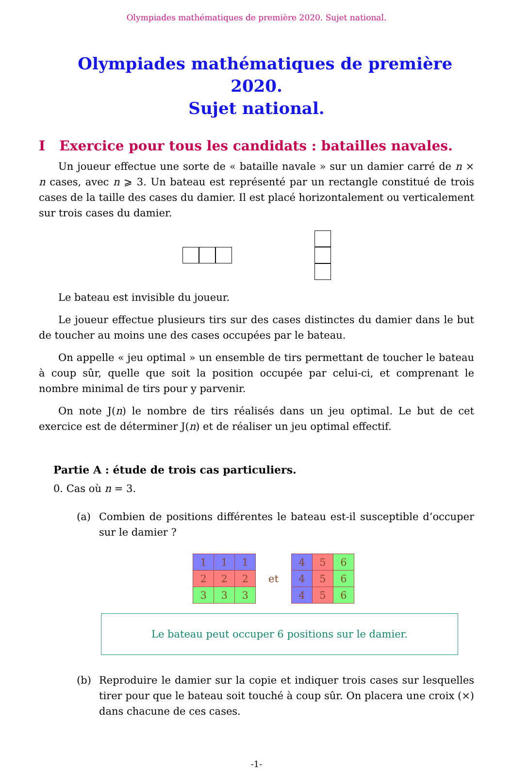Olympiades mathématiques de première 2020. Sujet national.
Olympiades mathématiques de première 2020.
Sujet national.
I Exercice pour tous les candidats : batailles navales.
Un joueur effectue une sorte de « bataille navale » sur un damier carré de n × n cases, avec n ⩾ 3. Un bateau est représenté par un rectangle constitué de trois cases de la taille des cases du damier. Il est placé horizontalement ou verticalement sur trois cases du damier.
Le bateau est invisible du joueur.
Le joueur effectue plusieurs tirs sur des cases distinctes du damier dans le but de toucher au moins une des cases occupées par le bateau.
On appelle « jeu optimal » un ensemble de tirs permettant de toucher le bateau à coup sûr, quelle que soit la position occupée par celui-ci, et comprenant le nombre minimal de tirs pour y parvenir.
On note J(n) le nombre de tirs réalisés dans un jeu optimal. Le but de cet exercice est de déterminer J(n) et de réaliser un jeu optimal effectif.
Partie A : étude de trois cas particuliers.
0. Cas où n = 3.
(a) Combien de positions différentes le bateau est-il susceptible d’occuper sur le damier ?
| 1 | 1 | 1 |
| 2 | 2 | 2 |
| 3 | 3 | 3 |
et
| 4 | 5 | 6 |
| 4 | 5 | 6 |
| 4 | 5 | 6 |
Le bateau peut occuper 6 positions sur le damier.
(b) Reproduire le damier sur la copie et indiquer trois cases sur lesquelles tirer pour que le bateau soit touché à coup sûr. On placera une croix (×) dans chacune de ces cases.
-1-